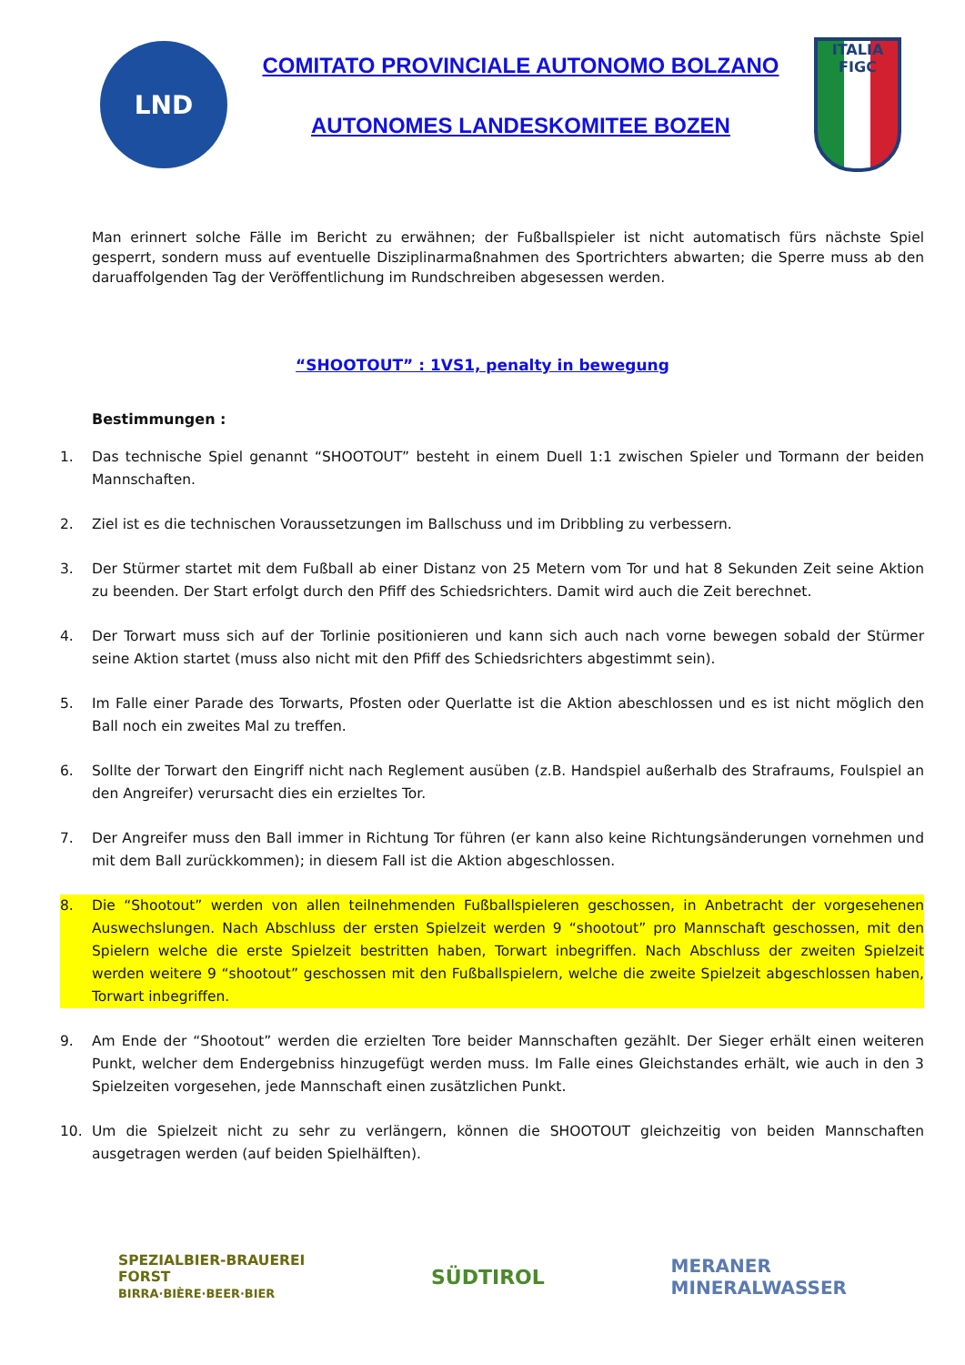LND
COMITATO PROVINCIALE AUTONOMO BOLZANO
AUTONOMES LANDESKOMITEE BOZEN
ITALIA
FIGC
Man erinnert solche Fälle im Bericht zu erwähnen; der Fußballspieler ist nicht automatisch fürs nächste Spiel gesperrt, sondern muss auf eventuelle Disziplinarmaßnahmen des Sportrichters abwarten; die Sperre muss ab den daruaffolgenden Tag der Veröffentlichung im Rundschreiben abgesessen werden.
“SHOOTOUT” : 1VS1, penalty in bewegung
Bestimmungen :
1. Das technische Spiel genannt “SHOOTOUT” besteht in einem Duell 1:1 zwischen Spieler und Tormann der beiden Mannschaften.
2. Ziel ist es die technischen Voraussetzungen im Ballschuss und im Dribbling zu verbessern.
3. Der Stürmer startet mit dem Fußball ab einer Distanz von 25 Metern vom Tor und hat 8 Sekunden Zeit seine Aktion zu beenden. Der Start erfolgt durch den Pfiff des Schiedsrichters. Damit wird auch die Zeit berechnet.
4. Der Torwart muss sich auf der Torlinie positionieren und kann sich auch nach vorne bewegen sobald der Stürmer seine Aktion startet (muss also nicht mit den Pfiff des Schiedsrichters abgestimmt sein).
5. Im Falle einer Parade des Torwarts, Pfosten oder Querlatte ist die Aktion abeschlossen und es ist nicht möglich den Ball noch ein zweites Mal zu treffen.
6. Sollte der Torwart den Eingriff nicht nach Reglement ausüben (z.B. Handspiel außerhalb des Strafraums, Foulspiel an den Angreifer) verursacht dies ein erzieltes Tor.
7. Der Angreifer muss den Ball immer in Richtung Tor führen (er kann also keine Richtungsänderungen vornehmen und mit dem Ball zurückkommen); in diesem Fall ist die Aktion abgeschlossen.
8. Die “Shootout” werden von allen teilnehmenden Fußballspieleren geschossen, in Anbetracht der vorgesehenen Auswechslungen. Nach Abschluss der ersten Spielzeit werden 9 “shootout” pro Mannschaft geschossen, mit den Spielern welche die erste Spielzeit bestritten haben, Torwart inbegriffen. Nach Abschluss der zweiten Spielzeit werden weitere 9 “shootout” geschossen mit den Fußballspielern, welche die zweite Spielzeit abgeschlossen haben, Torwart inbegriffen.
9. Am Ende der “Shootout” werden die erzielten Tore beider Mannschaften gezählt. Der Sieger erhält einen weiteren Punkt, welcher dem Endergebniss hinzugefügt werden muss. Im Falle eines Gleichstandes erhält, wie auch in den 3 Spielzeiten vorgesehen, jede Mannschaft einen zusätzlichen Punkt.
10. Um die Spielzeit nicht zu sehr zu verlängern, können die SHOOTOUT gleichzeitig von beiden Mannschaften ausgetragen werden (auf beiden Spielhälften).
SPEZIALBIER-BRAUEREI
FORST
BIRRA·BIÈRE·BEER·BIER
SÜDTIROL
MERANER
MINERALWASSER